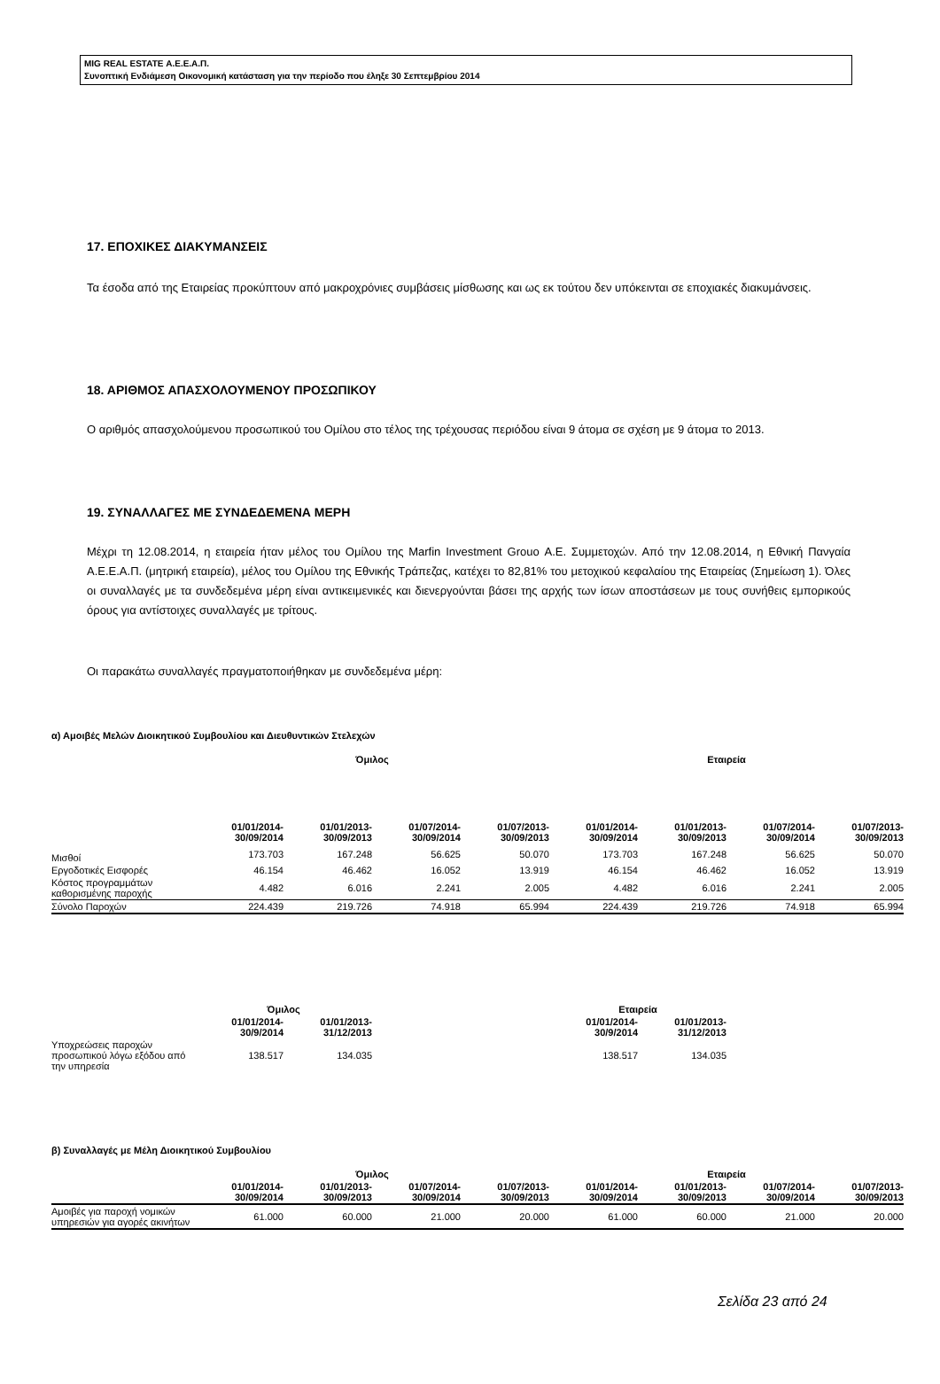MIG REAL ESTATE Α.Ε.Ε.Α.Π.
Συνοπτική Ενδιάμεση Οικονομική κατάσταση για την περίοδο που έληξε 30 Σεπτεμβρίου 2014
17. ΕΠΟΧΙΚΕΣ ΔΙΑΚΥΜΑΝΣΕΙΣ
Τα έσοδα από της Εταιρείας προκύπτουν από μακροχρόνιες συμβάσεις μίσθωσης και ως εκ τούτου δεν υπόκεινται σε εποχιακές διακυμάνσεις.
18. ΑΡΙΘΜΟΣ ΑΠΑΣΧΟΛΟΥΜΕΝΟΥ ΠΡΟΣΩΠΙΚΟΥ
Ο αριθμός απασχολούμενου προσωπικού του Ομίλου στο τέλος της τρέχουσας περιόδου είναι 9 άτομα σε σχέση με 9 άτομα το 2013.
19. ΣΥΝΑΛΛΑΓΕΣ ΜΕ ΣΥΝΔΕΔΕΜΕΝΑ ΜΕΡΗ
Μέχρι τη 12.08.2014, η εταιρεία ήταν μέλος του Ομίλου της Marfin Investment Grouo Α.Ε. Συμμετοχών. Από την 12.08.2014, η Εθνική Πανγαία Α.Ε.Ε.Α.Π. (μητρική εταιρεία), μέλος του Ομίλου της Εθνικής Τράπεζας, κατέχει το 82,81% του μετοχικού κεφαλαίου της Εταιρείας (Σημείωση 1). Όλες οι συναλλαγές με τα συνδεδεμένα μέρη είναι αντικειμενικές και διενεργούνται βάσει της αρχής των ίσων αποστάσεων με τους συνήθεις εμπορικούς όρους για αντίστοιχες συναλλαγές με τρίτους.
Οι παρακάτω συναλλαγές πραγματοποιήθηκαν με συνδεδεμένα μέρη:
α) Αμοιβές Μελών Διοικητικού Συμβουλίου και Διευθυντικών Στελεχών
| | Όμιλος | | | | Εταιρεία | | | |
| | 01/01/2014- 30/09/2014 | 01/01/2013- 30/09/2013 | 01/07/2014- 30/09/2014 | 01/07/2013- 30/09/2013 | 01/01/2014- 30/09/2014 | 01/01/2013- 30/09/2013 | 01/07/2014- 30/09/2014 | 01/07/2013- 30/09/2013 |
| Μισθοί | 173.703 | 167.248 | 56.625 | 50.070 | 173.703 | 167.248 | 56.625 | 50.070 |
| Εργοδοτικές Εισφορές | 46.154 | 46.462 | 16.052 | 13.919 | 46.154 | 46.462 | 16.052 | 13.919 |
| Κόστος προγραμμάτων καθορισμένης παροχής | 4.482 | 6.016 | 2.241 | 2.005 | 4.482 | 6.016 | 2.241 | 2.005 |
| Σύνολο Παροχών | 224.439 | 219.726 | 74.918 | 65.994 | 224.439 | 219.726 | 74.918 | 65.994 |
| | Όμιλος | | | | Εταιρεία | |
| | 01/01/2014- 30/9/2014 | 01/01/2013- 31/12/2013 | | | 01/01/2014- 30/9/2014 | 01/01/2013- 31/12/2013 |
| Υποχρεώσεις παροχών προσωπικού λόγω εξόδου από την υπηρεσία | 138.517 | 134.035 | | | 138.517 | 134.035 |
β) Συναλλαγές με Μέλη Διοικητικού Συμβουλίου
| | Όμιλος | | | | Εταιρεία | | | |
| | 01/01/2014- 30/09/2014 | 01/01/2013- 30/09/2013 | 01/07/2014- 30/09/2014 | 01/07/2013- 30/09/2013 | 01/01/2014- 30/09/2014 | 01/01/2013- 30/09/2013 | 01/07/2014- 30/09/2014 | 01/07/2013- 30/09/2013 |
| Αμοιβές για παροχή νομικών υπηρεσιών για αγορές ακινήτων | 61.000 | 60.000 | 21.000 | 20.000 | 61.000 | 60.000 | 21.000 | 20.000 |
Σελίδα 23 από 24